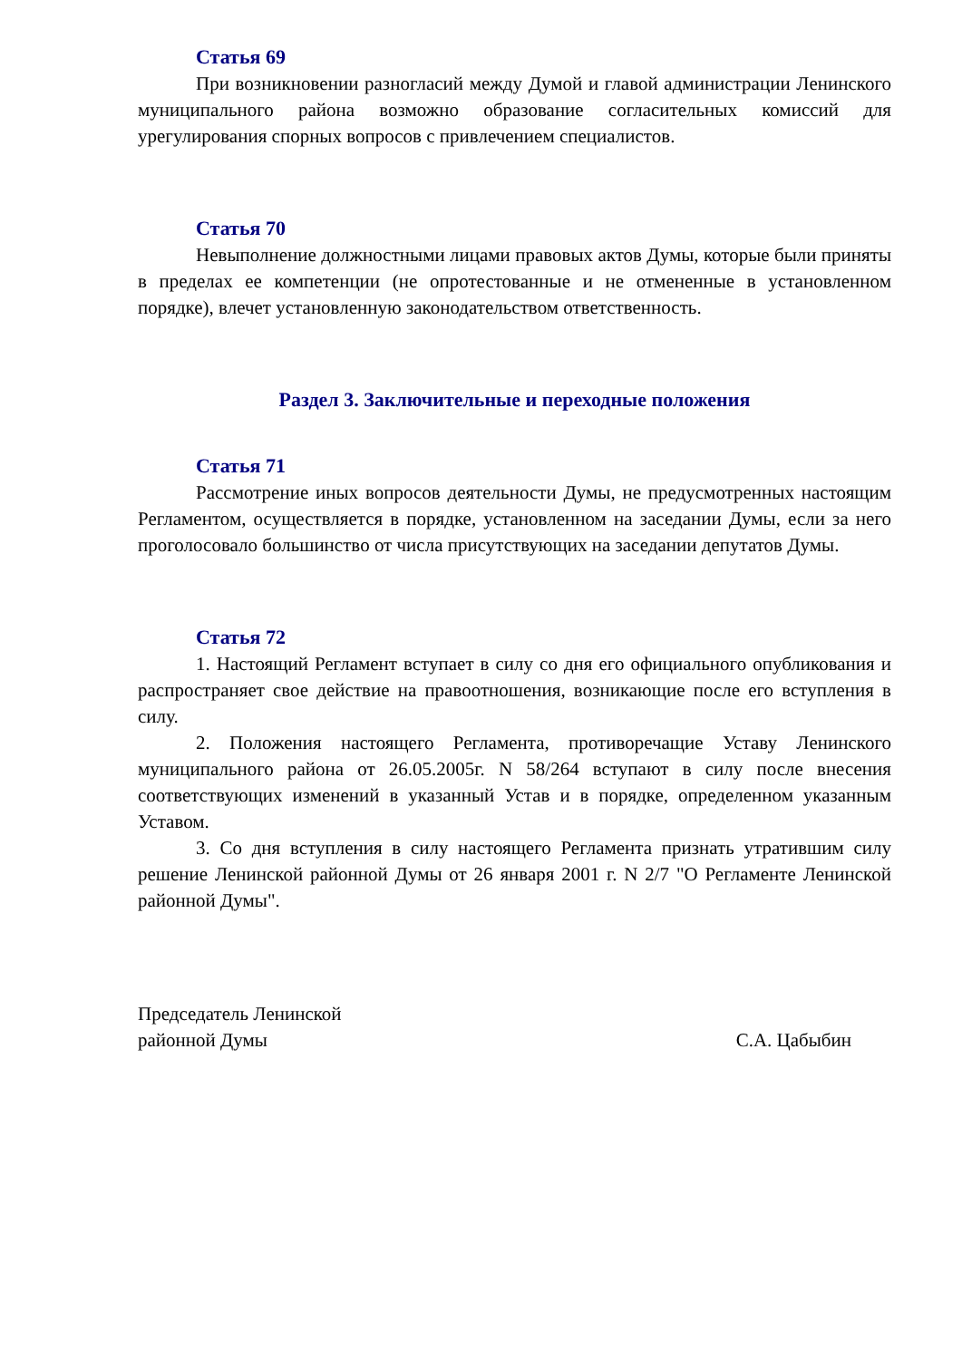Статья 69
При возникновении разногласий между Думой и главой администрации Ленинского муниципального района возможно образование согласительных комиссий для урегулирования спорных вопросов с привлечением специалистов.
Статья 70
Невыполнение должностными лицами правовых актов Думы, которые были приняты в пределах ее компетенции (не опротестованные и не отмененные в установленном порядке), влечет установленную законодательством ответственность.
Раздел 3. Заключительные и переходные положения
Статья 71
Рассмотрение иных вопросов деятельности Думы, не предусмотренных настоящим Регламентом, осуществляется в порядке, установленном на заседании Думы, если за него проголосовало большинство от числа присутствующих на заседании депутатов Думы.
Статья 72
1. Настоящий Регламент вступает в силу со дня его официального опубликования и распространяет свое действие на правоотношения, возникающие после его вступления в силу.
2. Положения настоящего Регламента, противоречащие Уставу Ленинского муниципального района от 26.05.2005г. N 58/264 вступают в силу после внесения соответствующих изменений в указанный Устав и в порядке, определенном указанным Уставом.
3. Со дня вступления в силу настоящего Регламента признать утратившим силу решение Ленинской районной Думы от 26 января 2001 г. N 2/7 "О Регламенте Ленинской районной Думы".
Председатель Ленинской
районной Думы
С.А. Цабыбин